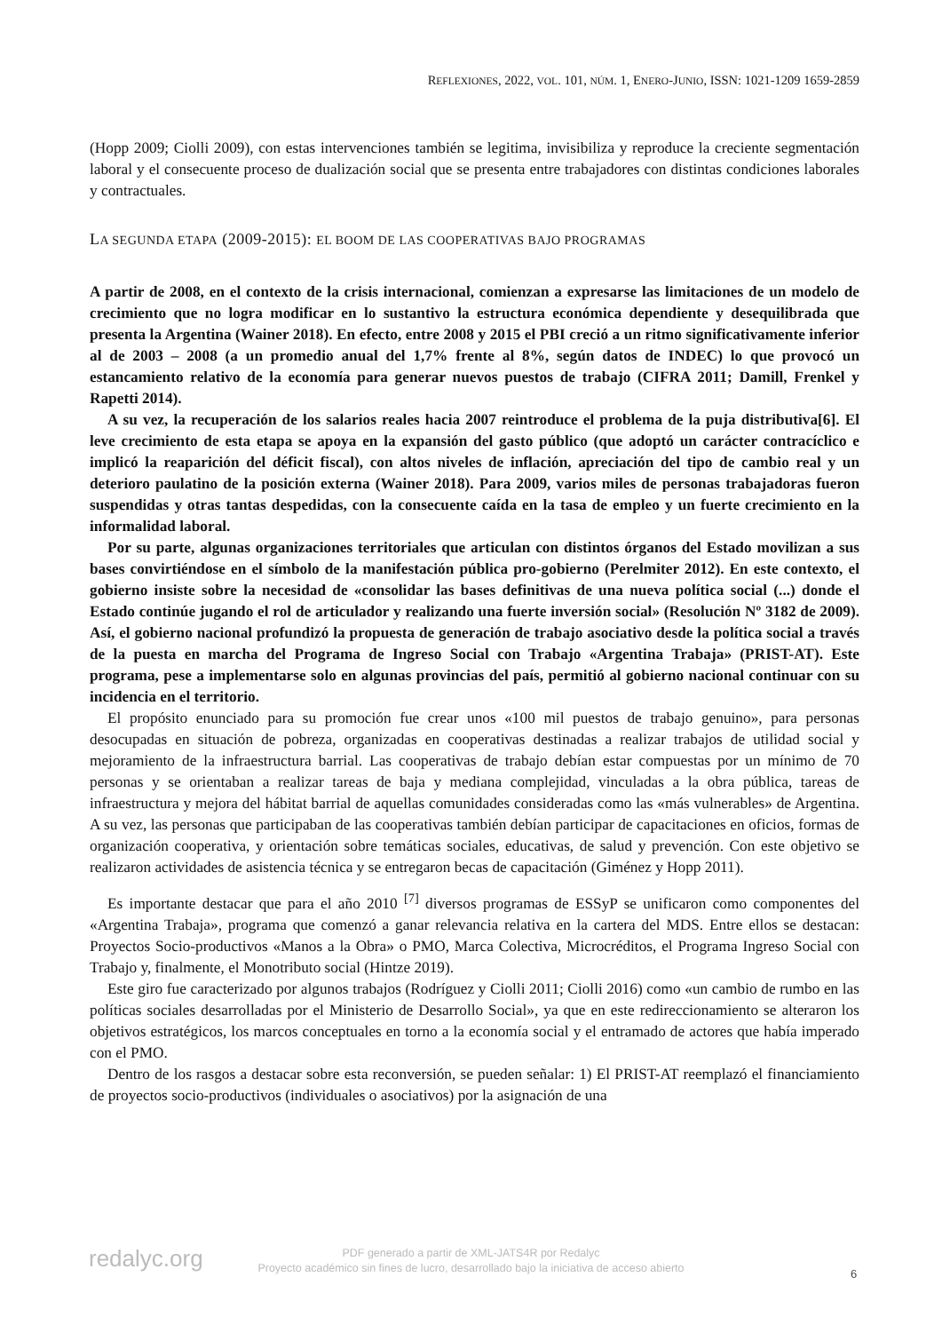REFLEXIONES, 2022, VOL. 101, NÚM. 1, ENERO-JUNIO, ISSN: 1021-1209 1659-2859
(Hopp 2009; Ciolli 2009), con estas intervenciones también se legitima, invisibiliza y reproduce la creciente segmentación laboral y el consecuente proceso de dualización social que se presenta entre trabajadores con distintas condiciones laborales y contractuales.
LA SEGUNDA ETAPA (2009-2015): EL BOOM DE LAS COOPERATIVAS BAJO PROGRAMAS
A partir de 2008, en el contexto de la crisis internacional, comienzan a expresarse las limitaciones de un modelo de crecimiento que no logra modificar en lo sustantivo la estructura económica dependiente y desequilibrada que presenta la Argentina (Wainer 2018). En efecto, entre 2008 y 2015 el PBI creció a un ritmo significativamente inferior al de 2003 – 2008 (a un promedio anual del 1,7% frente al 8%, según datos de INDEC) lo que provocó un estancamiento relativo de la economía para generar nuevos puestos de trabajo (CIFRA 2011; Damill, Frenkel y Rapetti 2014).
A su vez, la recuperación de los salarios reales hacia 2007 reintroduce el problema de la puja distributiva[6]. El leve crecimiento de esta etapa se apoya en la expansión del gasto público (que adoptó un carácter contracíclico e implicó la reaparición del déficit fiscal), con altos niveles de inflación, apreciación del tipo de cambio real y un deterioro paulatino de la posición externa (Wainer 2018). Para 2009, varios miles de personas trabajadoras fueron suspendidas y otras tantas despedidas, con la consecuente caída en la tasa de empleo y un fuerte crecimiento en la informalidad laboral.
Por su parte, algunas organizaciones territoriales que articulan con distintos órganos del Estado movilizan a sus bases convirtiéndose en el símbolo de la manifestación pública pro-gobierno (Perelmiter 2012). En este contexto, el gobierno insiste sobre la necesidad de «consolidar las bases definitivas de una nueva política social (...) donde el Estado continúe jugando el rol de articulador y realizando una fuerte inversión social» (Resolución Nº 3182 de 2009). Así, el gobierno nacional profundizó la propuesta de generación de trabajo asociativo desde la política social a través de la puesta en marcha del Programa de Ingreso Social con Trabajo «Argentina Trabaja» (PRIST-AT). Este programa, pese a implementarse solo en algunas provincias del país, permitió al gobierno nacional continuar con su incidencia en el territorio.
El propósito enunciado para su promoción fue crear unos «100 mil puestos de trabajo genuino», para personas desocupadas en situación de pobreza, organizadas en cooperativas destinadas a realizar trabajos de utilidad social y mejoramiento de la infraestructura barrial. Las cooperativas de trabajo debían estar compuestas por un mínimo de 70 personas y se orientaban a realizar tareas de baja y mediana complejidad, vinculadas a la obra pública, tareas de infraestructura y mejora del hábitat barrial de aquellas comunidades consideradas como las «más vulnerables» de Argentina. A su vez, las personas que participaban de las cooperativas también debían participar de capacitaciones en oficios, formas de organización cooperativa, y orientación sobre temáticas sociales, educativas, de salud y prevención. Con este objetivo se realizaron actividades de asistencia técnica y se entregaron becas de capacitación (Giménez y Hopp 2011).
Es importante destacar que para el año 2010 <sup>[7]</sup> diversos programas de ESSyP se unificaron como componentes del «Argentina Trabaja», programa que comenzó a ganar relevancia relativa en la cartera del MDS. Entre ellos se destacan: Proyectos Socio-productivos «Manos a la Obra» o PMO, Marca Colectiva, Microcréditos, el Programa Ingreso Social con Trabajo y, finalmente, el Monotributo social (Hintze 2019).
Este giro fue caracterizado por algunos trabajos (Rodríguez y Ciolli 2011; Ciolli 2016) como «un cambio de rumbo en las políticas sociales desarrolladas por el Ministerio de Desarrollo Social», ya que en este redireccionamiento se alteraron los objetivos estratégicos, los marcos conceptuales en torno a la economía social y el entramado de actores que había imperado con el PMO.
Dentro de los rasgos a destacar sobre esta reconversión, se pueden señalar: 1) El PRIST-AT reemplazó el financiamiento de proyectos socio-productivos (individuales o asociativos) por la asignación de una
redalyc.org
PDF generado a partir de XML-JATS4R por Redalyc
Proyecto académico sin fines de lucro, desarrollado bajo la iniciativa de acceso abierto
6